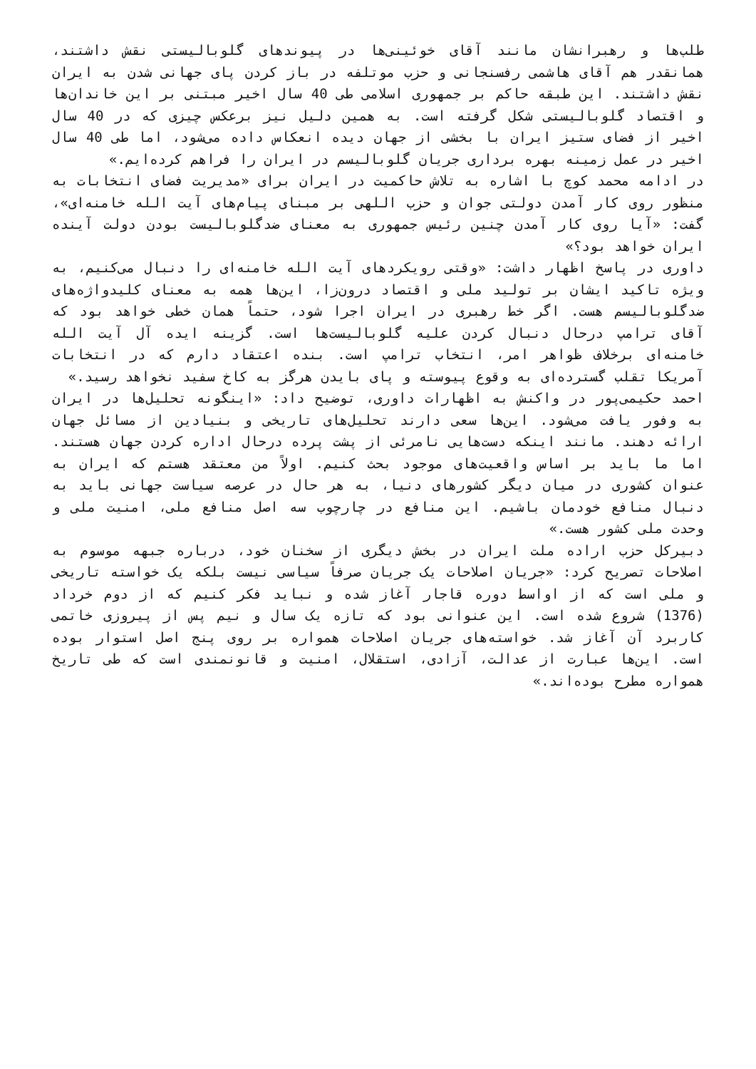طلب‌ها و رهبرانشان مانند آقای خوئینی‌ها در پیوندهای گلوبالیستی نقش داشتند، همانقدر هم آقای هاشمی رفسنجانی و حزب موتلفه در باز کردن پای جهانی شدن به ایران نقش داشتند. این طبقه حاکم بر جمهوری اسلامی طی 40 سال اخیر مبتنی بر این خاندان‌ها و اقتصاد گلوبالیستی شکل گرفته است. به همین دلیل نیز برعکس چیزی که در 40 سال اخیر از فضای ستیز ایران با بخشی از جهان دیده انعکاس داده می‌شود، اما طی 40 سال اخیر در عمل زمینه بهره برداری جریان گلوبالیسم در ایران را فراهم کرده‌ایم.»
در ادامه محمد کوچ با اشاره به تلاش حاکمیت در ایران برای «مدیریت فضای انتخابات به منظور روی کار آمدن دولتی جوان و حزب اللهی بر مبنای پیام‌های آیت الله خامنه‌ای»، گفت: «آیا روی کار آمدن چنین رئیس جمهوری به معنای ضدگلوبالیست بودن دولت آینده ایران خواهد بود؟»
داوری در پاسخ اظهار داشت: «وقتی رویکردهای آیت الله خامنه‌ای را دنبال می‌کنیم، به ویژه تاکید ایشان بر تولید ملی و اقتصاد درون‌زا، این‌ها همه به معنای کلیدواژه‌های ضدگلوبالیسم هست. اگر خط رهبری در ایران اجرا شود، حتماً همان خطی خواهد بود که آقای ترامپ درحال دنبال کردن علیه گلوبالیست‌ها است. گزینه ایده آل آیت الله خامنه‌ای برخلاف ظواهر امر، انتخاب ترامپ است. بنده اعتقاد دارم که در انتخابات آمریکا تقلب گسترده‌ای به وقوع پیوسته و پای بایدن هرگز به کاخ سفید نخواهد رسید.»
احمد حکیمی‌پور در واکنش به اظهارات داوری، توضیح داد: «اینگونه تحلیل‌ها در ایران به وفور یافت می‌شود. این‌ها سعی دارند تحلیل‌های تاریخی و بنیادین از مسائل جهان ارائه دهند. مانند اینکه دست‌هایی نامرئی از پشت پرده درحال اداره کردن جهان هستند. اما ما باید بر اساس واقعیت‌های موجود بحث کنیم. اولاً من معتقد هستم که ایران به عنوان کشوری در میان دیگر کشورهای دنیا، به هر حال در عرصه سیاست جهانی باید به دنبال منافع خودمان باشیم. این منافع در چارچوب سه اصل منافع ملی، امنیت ملی و وحدت ملی کشور هست.»
دبیرکل حزب اراده ملت ایران در بخش دیگری از سخنان خود، درباره جبهه موسوم به اصلاحات تصریح کرد: «جریان اصلاحات یک جریان صرفاً سیاسی نیست بلکه یک خواسته تاریخی و ملی است که از اواسط دوره قاجار آغاز شده و نباید فکر کنیم که از دوم خرداد (1376) شروع شده است. این عنوانی بود که تازه یک سال و نیم پس از پیروزی خاتمی کاربرد آن آغاز شد. خواسته‌های جریان اصلاحات همواره بر روی پنج اصل استوار بوده است. این‌ها عبارت از عدالت، آزادی، استقلال، امنیت و قانونمندی است که طی تاریخ همواره مطرح بوده‌اند.»